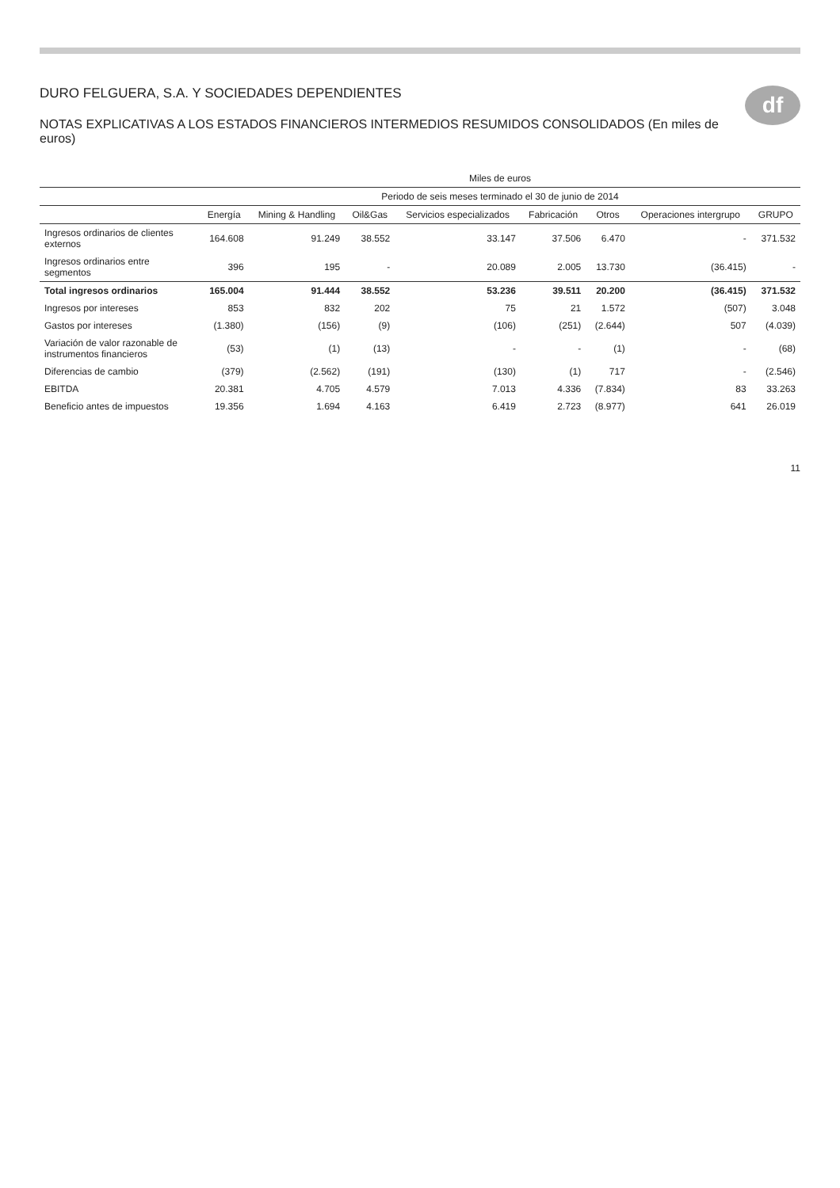df
DURO FELGUERA, S.A. Y SOCIEDADES DEPENDIENTES
NOTAS EXPLICATIVAS A LOS ESTADOS FINANCIEROS INTERMEDIOS RESUMIDOS CONSOLIDADOS (En miles de euros)
| | Miles de euros | | | | | | | |
| --- | --- | --- | --- | --- | --- | --- | --- | --- |
| | Periodo de seis meses terminado el 30 de junio de 2014 | | | | | | | |
| | Energía | Mining & Handling | Oil&Gas | Servicios especializados | Fabricación | Otros | Operaciones intergrupo | GRUPO |
| Ingresos ordinarios de clientes externos | 164.608 | 91.249 | 38.552 | 33.147 | 37.506 | 6.470 | - | 371.532 |
| Ingresos ordinarios entre segmentos | 396 | 195 | - | 20.089 | 2.005 | 13.730 | (36.415) | - |
| Total ingresos ordinarios | 165.004 | 91.444 | 38.552 | 53.236 | 39.511 | 20.200 | (36.415) | 371.532 |
| Ingresos por intereses | 853 | 832 | 202 | 75 | 21 | 1.572 | (507) | 3.048 |
| Gastos por intereses | (1.380) | (156) | (9) | (106) | (251) | (2.644) | 507 | (4.039) |
| Variación de valor razonable de instrumentos financieros | (53) | (1) | (13) | - | - | (1) | - | (68) |
| Diferencias de cambio | (379) | (2.562) | (191) | (130) | (1) | 717 | - | (2.546) |
| EBITDA | 20.381 | 4.705 | 4.579 | 7.013 | 4.336 | (7.834) | 83 | 33.263 |
| Beneficio antes de impuestos | 19.356 | 1.694 | 4.163 | 6.419 | 2.723 | (8.977) | 641 | 26.019 |
11